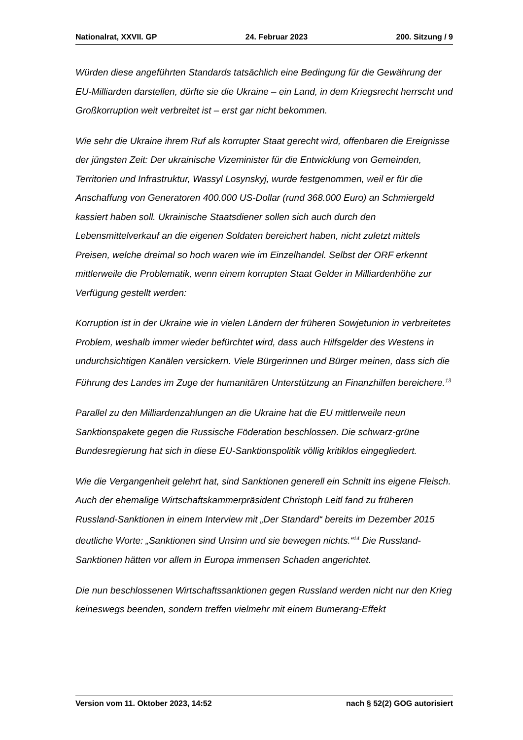Nationalrat, XXVII. GP 24. Februar 2023 200. Sitzung / 9
Würden diese angeführten Standards tatsächlich eine Bedingung für die Gewährung der EU-Milliarden darstellen, dürfte sie die Ukraine – ein Land, in dem Kriegs­recht herrscht und Großkorruption weit verbreitet ist – erst gar nicht bekommen.
Wie sehr die Ukraine ihrem Ruf als korrupter Staat gerecht wird, offenbaren die Ereignisse der jüngsten Zeit: Der ukrainische Vizeminister für die Entwicklung von Gemeinden, Territorien und Infrastruktur, Wassyl Losynskyj, wurde festge­nommen, weil er für die Anschaffung von Generatoren 400.000 US-Dollar (rund 368.000 Euro) an Schmiergeld kassiert haben soll. Ukrainische Staatsdiener sollen sich auch durch den Lebensmittelverkauf an die eigenen Soldaten bereichert haben, nicht zuletzt mittels Preisen, welche dreimal so hoch waren wie im Einzelhandel. Selbst der ORF erkennt mittlerweile die Problematik, wenn einem korrupten Staat Gelder in Milliardenhöhe zur Verfügung gestellt werden:
Korruption ist in der Ukraine wie in vielen Ländern der früheren Sowjetunion in verbreitetes Problem, weshalb immer wieder befürchtet wird, dass auch Hilfsgelder des Westens in undurchsichtigen Kanälen versickern. Viele Bürgerinnen und Bürger meinen, dass sich die Führung des Landes im Zuge der humanitären Unter­stützung an Finanzhilfen bereichere.<sup>13</sup>
Parallel zu den Milliardenzahlungen an die Ukraine hat die EU mittlerweile neun Sanktionspakete gegen die Russische Föderation beschlossen. Die schwarz-grüne Bundesregierung hat sich in diese EU-Sanktionspolitik völlig kritiklos eingegliedert.
Wie die Vergangenheit gelehrt hat, sind Sanktionen generell ein Schnitt ins eigene Fleisch. Auch der ehemalige Wirtschaftskammerpräsident Christoph Leitl fand zu früheren Russland-Sanktionen in einem Interview mit „Der Standard“ bereits im Dezember 2015 deutliche Worte: „Sanktionen sind Unsinn und sie bewegen nichts.“<sup>14</sup> Die Russland-Sanktionen hätten vor allem in Europa immensen Schaden angerichtet.
Die nun beschlossenen Wirtschaftssanktionen gegen Russland werden nicht nur den Krieg keineswegs beenden, sondern treffen vielmehr mit einem Bumerang-Effekt
Version vom 11. Oktober 2023, 14:52 nach § 52(2) GOG autorisiert